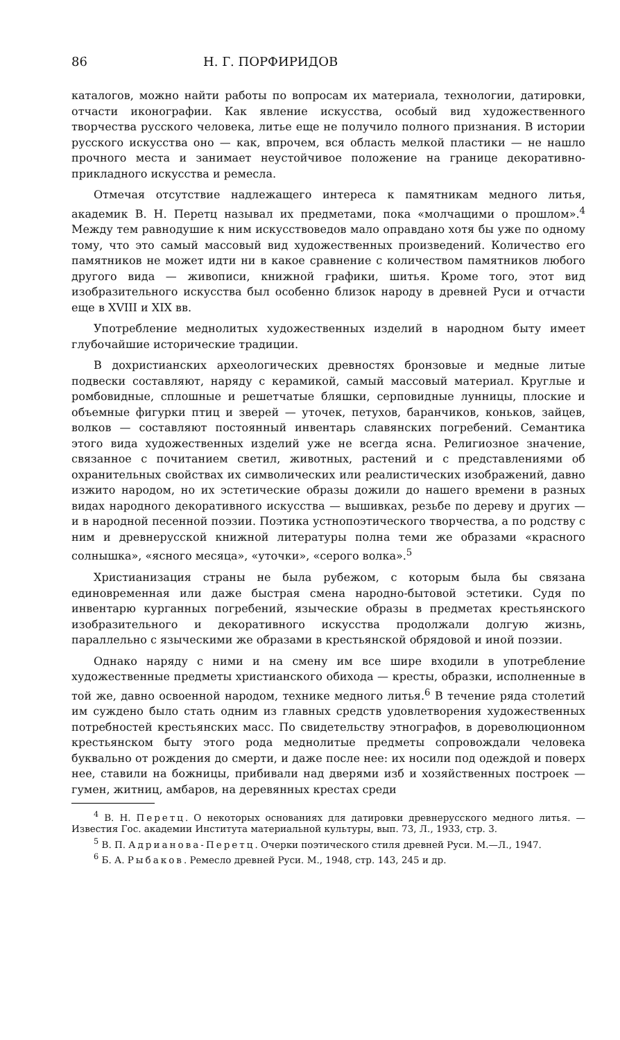86 Н. Г. ПОРФИРИДОВ
каталогов, можно найти работы по вопросам их материала, технологии, датировки, отчасти иконографии. Как явление искусства, особый вид художественного творчества русского человека, литье еще не получило полного признания. В истории русского искусства оно — как, впрочем, вся область мелкой пластики — не нашло прочного места и занимает неустойчивое положение на границе декоративно-прикладного искусства и ремесла.
Отмечая отсутствие надлежащего интереса к памятникам медного литья, академик В. Н. Перетц называл их предметами, пока «молчащими о прошлом».<sup>4</sup> Между тем равнодушие к ним искусствоведов мало оправдано хотя бы уже по одному тому, что это самый массовый вид художественных произведений. Количество его памятников не может идти ни в какое сравнение с количеством памятников любого другого вида — живописи, книжной графики, шитья. Кроме того, этот вид изобразительного искусства был особенно близок народу в древней Руси и отчасти еще в XVIII и XIX вв.
Употребление меднолитых художественных изделий в народном быту имеет глубочайшие исторические традиции.
В дохристианских археологических древностях бронзовые и медные литые подвески составляют, наряду с керамикой, самый массовый материал. Круглые и ромбовидные, сплошные и решетчатые бляшки, серповидные лунницы, плоские и объемные фигурки птиц и зверей — уточек, петухов, баранчиков, коньков, зайцев, волков — составляют постоянный инвентарь славянских погребений. Семантика этого вида художественных изделий уже не всегда ясна. Религиозное значение, связанное с почитанием светил, животных, растений и с представлениями об охранительных свойствах их символических или реалистических изображений, давно изжито народом, но их эстетические образы дожили до нашего времени в разных видах народного декоративного искусства — вышивках, резьбе по дереву и других — и в народной песенной поэзии. Поэтика устнопоэтического творчества, а по родству с ним и древнерусской книжной литературы полна теми же образами «красного солнышка», «ясного месяца», «уточки», «серого волка».<sup>5</sup>
Христианизация страны не была рубежом, с которым была бы связана единовременная или даже быстрая смена народно-бытовой эстетики. Судя по инвентарю курганных погребений, языческие образы в предметах крестьянского изобразительного и декоративного искусства продолжали долгую жизнь, параллельно с языческими же образами в крестьянской обрядовой и иной поэзии.
Однако наряду с ними и на смену им все шире входили в употребление художественные предметы христианского обихода — кресты, образки, исполненные в той же, давно освоенной народом, технике медного литья.<sup>6</sup> В течение ряда столетий им суждено было стать одним из главных средств удовлетворения художественных потребностей крестьянских масс. По свидетельству этнографов, в дореволюционном крестьянском быту этого рода меднолитые предметы сопровождали человека буквально от рождения до смерти, и даже после нее: их носили под одеждой и поверх нее, ставили на божницы, прибивали над дверями изб и хозяйственных построек — гумен, житниц, амбаров, на деревянных крестах среди
<sup>4</sup> В. Н. Перетц. О некоторых основаниях для датировки древнерусского медного литья. — Известия Гос. академии Института материальной культуры, вып. 73, Л., 1933, стр. 3.
<sup>5</sup> В. П. Адрианова-Перетц. Очерки поэтического стиля древней Руси. М.—Л., 1947.
<sup>6</sup> Б. А. Рыбаков. Ремесло древней Руси. М., 1948, стр. 143, 245 и др.